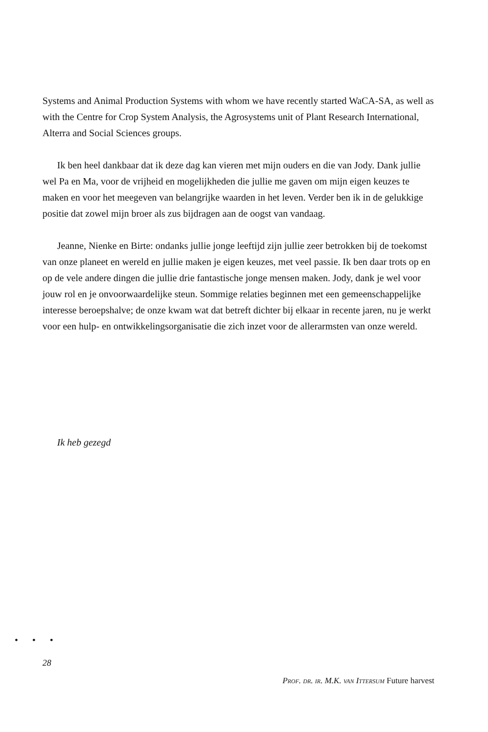Systems and Animal Production Systems with whom we have recently started WaCA-SA, as well as with the Centre for Crop System Analysis, the Agrosystems unit of Plant Research International, Alterra and Social Sciences groups.
Ik ben heel dankbaar dat ik deze dag kan vieren met mijn ouders en die van Jody. Dank jullie wel Pa en Ma, voor de vrijheid en mogelijkheden die jullie me gaven om mijn eigen keuzes te maken en voor het meegeven van belangrijke waarden in het leven. Verder ben ik in de gelukkige positie dat zowel mijn broer als zus bijdragen aan de oogst van vandaag.
Jeanne, Nienke en Birte: ondanks jullie jonge leeftijd zijn jullie zeer betrokken bij de toekomst van onze planeet en wereld en jullie maken je eigen keuzes, met veel passie. Ik ben daar trots op en op de vele andere dingen die jullie drie fantastische jonge mensen maken. Jody, dank je wel voor jouw rol en je onvoorwaardelijke steun. Sommige relaties beginnen met een gemeenschappelijke interesse beroepshalve; de onze kwam wat dat betreft dichter bij elkaar in recente jaren, nu je werkt voor een hulp- en ontwikkelingsorganisatie die zich inzet voor de allerarmsten van onze wereld.
Ik heb gezegd
• • •
28
Prof. dr. ir. M.K. van Ittersum Future harvest